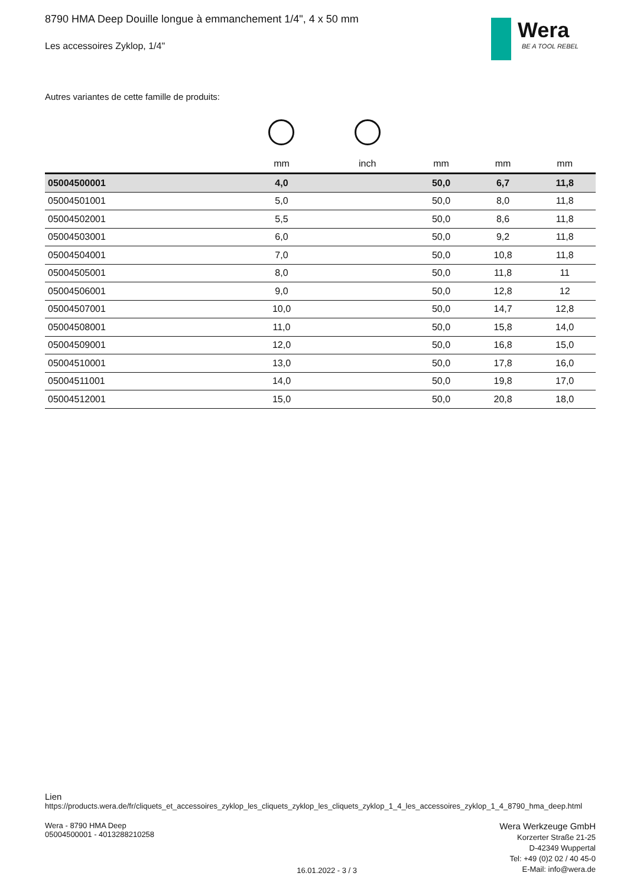Wera
BE A TOOL REBEL
8790 HMA Deep Douille longue à emmanchement 1/4", 4 x 50 mm
Les accessoires Zyklop, 1/4"
Autres variantes de cette famille de produits:
| | mm | inch | mm | mm | mm |
| --- | --- | --- | --- | --- | --- |
| 05004500001 | 4,0 | | 50,0 | 6,7 | 11,8 |
| 05004501001 | 5,0 | | 50,0 | 8,0 | 11,8 |
| 05004502001 | 5,5 | | 50,0 | 8,6 | 11,8 |
| 05004503001 | 6,0 | | 50,0 | 9,2 | 11,8 |
| 05004504001 | 7,0 | | 50,0 | 10,8 | 11,8 |
| 05004505001 | 8,0 | | 50,0 | 11,8 | 11 |
| 05004506001 | 9,0 | | 50,0 | 12,8 | 12 |
| 05004507001 | 10,0 | | 50,0 | 14,7 | 12,8 |
| 05004508001 | 11,0 | | 50,0 | 15,8 | 14,0 |
| 05004509001 | 12,0 | | 50,0 | 16,8 | 15,0 |
| 05004510001 | 13,0 | | 50,0 | 17,8 | 16,0 |
| 05004511001 | 14,0 | | 50,0 | 19,8 | 17,0 |
| 05004512001 | 15,0 | | 50,0 | 20,8 | 18,0 |
Lien
https://products.wera.de/fr/cliquets_et_accessoires_zyklop_les_cliquets_zyklop_les_cliquets_zyklop_1_4_les_accessoires_zyklop_1_4_8790_hma_deep.html
Wera - 8790 HMA Deep
05004500001 - 4013288210258
16.01.2022 - 3 / 3
Wera Werkzeuge GmbH
Korzerter Straße 21-25
D-42349 Wuppertal
Tel: +49 (0)2 02 / 40 45-0
E-Mail: info@wera.de